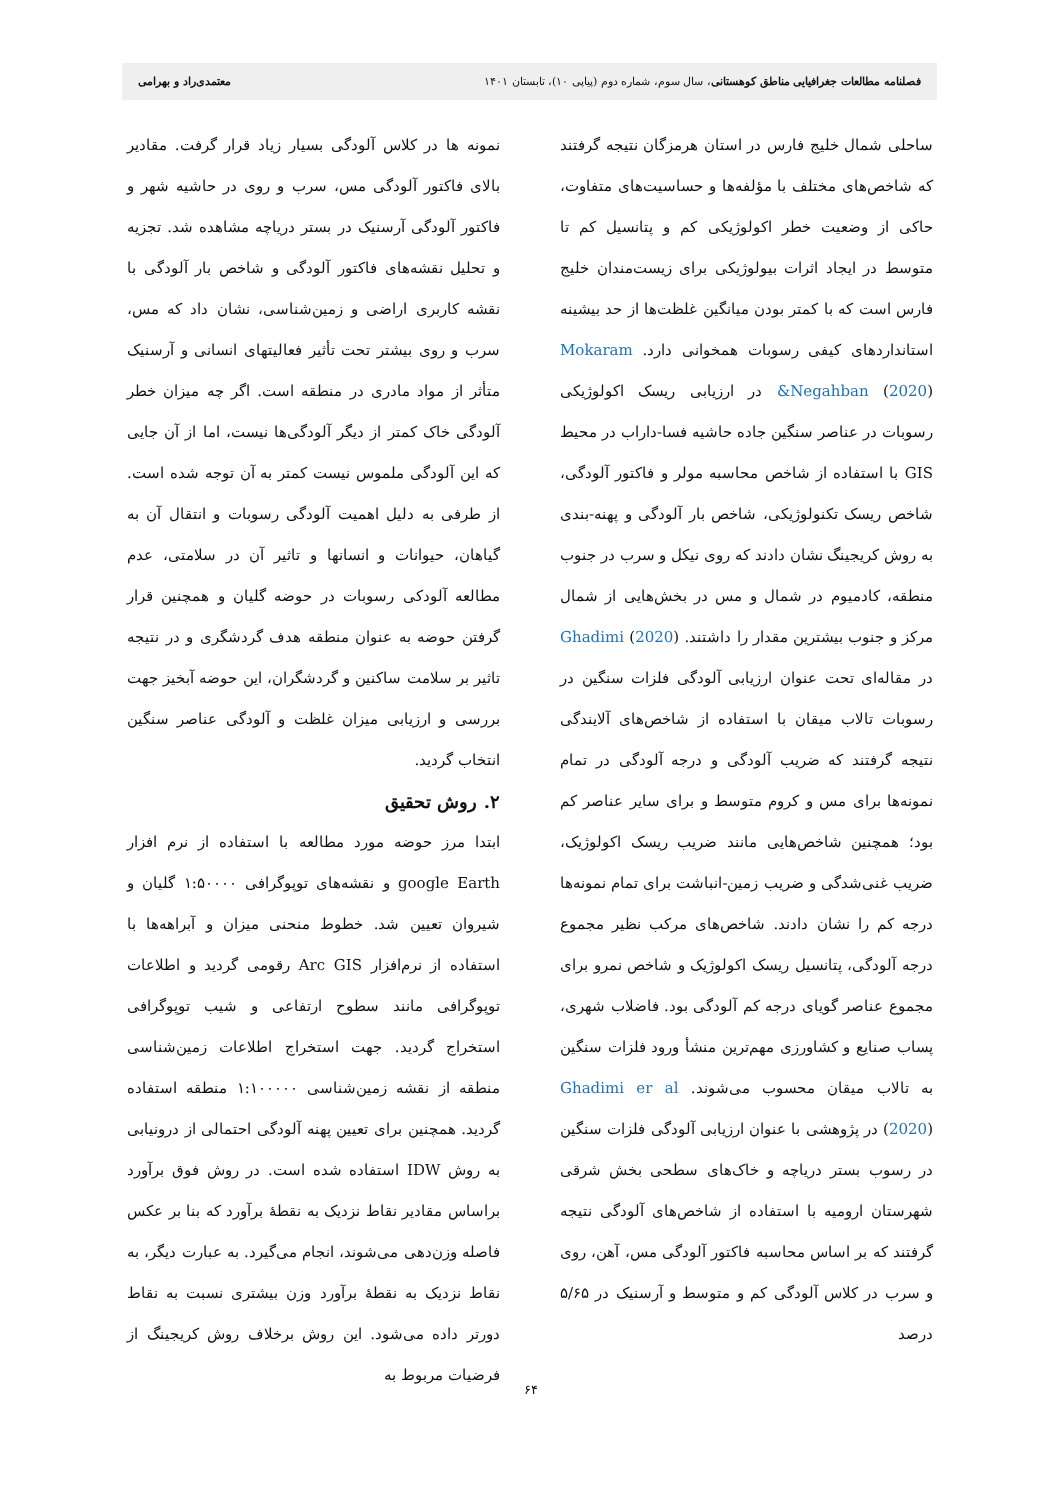فصلنامه مطالعات جغرافیایی مناطق کوهستانی، سال سوم، شماره دوم (پیاپی ۱۰)، تابستان ۱۴۰۱ معتمدی‌راد و بهرامی
ساحلی شمال خلیج فارس در استان هرمزگان نتیجه گرفتند که شاخص‌های مختلف با مؤلفه‌ها و حساسیت‌های متفاوت، حاکی از وضعیت خطر اکولوژیکی کم و پتانسیل کم تا متوسط در ایجاد اثرات بیولوژیکی برای زیست‌مندان خلیج فارس است که با کمتر بودن میانگین غلظت‌ها از حد بیشینه استانداردهای کیفی رسوبات همخوانی دارد. Mokaram &Negahban (2020) در ارزیابی ریسک اکولوژیکی رسوبات در عناصر سنگین جاده حاشیه فسا-داراب در محیط GIS با استفاده از شاخص محاسبه مولر و فاکتور آلودگی، شاخص ریسک تکنولوژیکی، شاخص بار آلودگی و پهنه-بندی به روش کریجینگ نشان دادند که روی نیکل و سرب در جنوب منطقه، کادمیوم در شمال و مس در بخش‌هایی از شمال مرکز و جنوب بیشترین مقدار را داشتند. Ghadimi (2020) در مقاله‌ای تحت عنوان ارزیابی آلودگی فلزات سنگین در رسوبات تالاب میقان با استفاده از شاخص‌های آلایندگی نتیجه گرفتند که ضریب آلودگی و درجه آلودگی در تمام نمونه‌ها برای مس و کروم متوسط و برای سایر عناصر کم بود؛ همچنین شاخص‌هایی مانند ضریب ریسک اکولوژیک، ضریب غنی‌شدگی و ضریب زمین-انباشت برای تمام نمونه‌ها درجه کم را نشان دادند. شاخص‌های مرکب نظیر مجموع درجه آلودگی، پتانسیل ریسک اکولوژیک و شاخص نمرو برای مجموع عناصر گویای درجه کم آلودگی بود. فاضلاب شهری، پساب صنایع و کشاورزی مهم‌ترین منشأ ورود فلزات سنگین به تالاب میقان محسوب می‌شوند. Ghadimi er al (2020) در پژوهشی با عنوان ارزیابی آلودگی فلزات سنگین در رسوب بستر دریاچه و خاک‌های سطحی بخش شرقی شهرستان ارومیه با استفاده از شاخص‌های آلودگی نتیجه گرفتند که بر اساس محاسبه فاکتور آلودگی مس، آهن، روی و سرب در کلاس آلودگی کم و متوسط و آرسنیک در ۵/۶۵ درصد
نمونه ها در کلاس آلودگی بسیار زیاد قرار گرفت. مقادیر بالای فاکتور آلودگی مس، سرب و روی در حاشیه شهر و فاکتور آلودگی آرسنیک در بستر دریاچه مشاهده شد. تجزیه و تحلیل نقشه‌های فاکتور آلودگی و شاخص بار آلودگی با نقشه کاربری اراضی و زمین‌شناسی، نشان داد که مس، سرب و روی بیشتر تحت تأثیر فعالیتهای انسانی و آرسنیک متأثر از مواد مادری در منطقه است. اگر چه میزان خطر آلودگی خاک کمتر از دیگر آلودگی‌ها نیست، اما از آن جایی که این آلودگی ملموس نیست کمتر به آن توجه شده است. از طرفی به دلیل اهمیت آلودگی رسوبات و انتقال آن به گیاهان، حیوانات و انسانها و تاثیر آن در سلامتی، عدم مطالعه آلودکی رسوبات در حوضه گلیان و همچنین قرار گرفتن حوضه به عنوان منطقه هدف گردشگری و در نتیجه تاثیر بر سلامت ساکنین و گردشگران، این حوضه آبخیز جهت بررسی و ارزیابی میزان غلظت و آلودگی عناصر سنگین انتخاب گردید.
۲. روش تحقیق
ابتدا مرز حوضه مورد مطالعه با استفاده از نرم افزار google Earth و نقشه‌های توپوگرافی ۱:۵۰۰۰۰ گلیان و شیروان تعیین شد. خطوط منحنی میزان و آبراهه‌ها با استفاده از نرم‌افزار Arc GIS رقومی گردید و اطلاعات توپوگرافی مانند سطوح ارتفاعی و شیب توپوگرافی استخراج گردید. جهت استخراج اطلاعات زمین‌شناسی منطقه از نقشه زمین‌شناسی ۱:۱۰۰۰۰۰ منطقه استفاده گردید. همچنین برای تعیین پهنه آلودگی احتمالی از درونیابی به روش IDW استفاده شده است. در روش فوق برآورد براساس مقادیر نقاط نزدیک به نقطهٔ برآورد که بنا بر عکس فاصله وزن‌دهی می‌شوند، انجام می‌گیرد. به عبارت دیگر، به نقاط نزدیک به نقطهٔ برآورد وزن بیشتری نسبت به نقاط دورتر داده می‌شود. این روش برخلاف روش کریجینگ از فرضیات مربوط به
۶۴